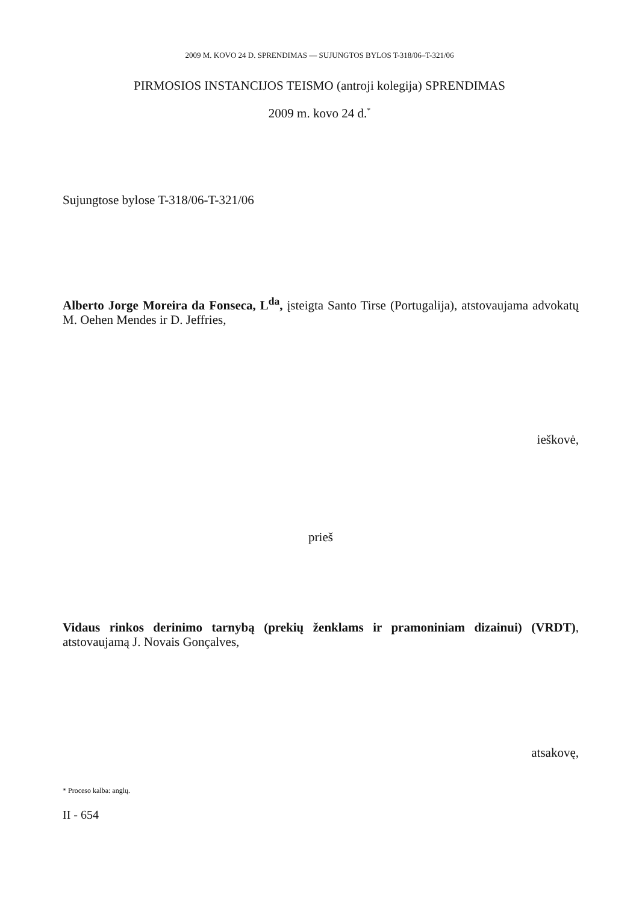2009 M. KOVO 24 D. SPRENDIMAS — SUJUNGTOS BYLOS T-318/06–T-321/06
PIRMOSIOS INSTANCIJOS TEISMO (antroji kolegija) SPRENDIMAS
2009 m. kovo 24 d.<sup>*</sup>
Sujungtose bylose T-318/06-T-321/06
Alberto Jorge Moreira da Fonseca, L<sup>da</sup>, įsteigta Santo Tirse (Portugalija), atstovaujama advokatų M. Oehen Mendes ir D. Jeffries,
ieškovė,
prieš
Vidaus rinkos derinimo tarnybą (prekių ženklams ir pramoniniam dizainui) (VRDT), atstovaujamą J. Novais Gonçalves,
atsakovę,
* Proceso kalba: anglų.
II - 654